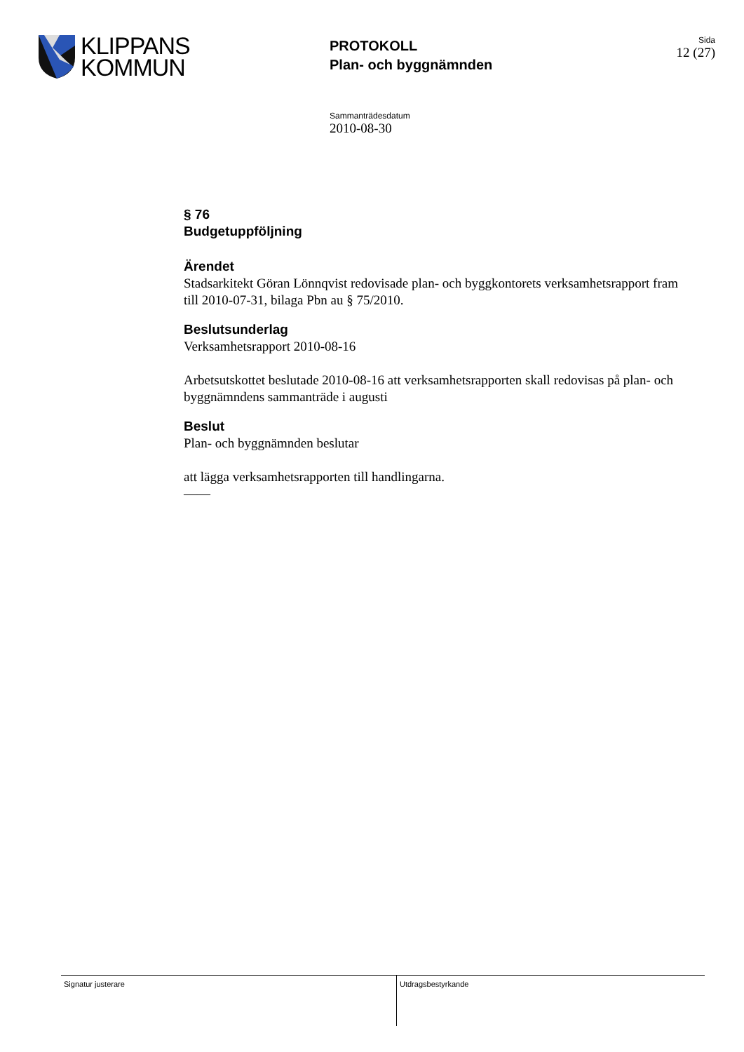KLIPPANS
KOMMUN
PROTOKOLL
Plan- och byggnämnden
Sida
12 (27)
Sammanträdesdatum
2010-08-30
§ 76
Budgetuppföljning
Ärendet
Stadsarkitekt Göran Lönnqvist redovisade plan- och byggkontorets verksamhetsrapport fram till 2010-07-31, bilaga Pbn au § 75/2010.
Beslutsunderlag
Verksamhetsrapport 2010-08-16
Arbetsutskottet beslutade 2010-08-16 att verksamhetsrapporten skall redovisas på plan- och byggnämndens sammanträde i augusti
Beslut
Plan- och byggnämnden beslutar
att lägga verksamhetsrapporten till handlingarna.
——
Signatur justerare Utdragsbestyrkande